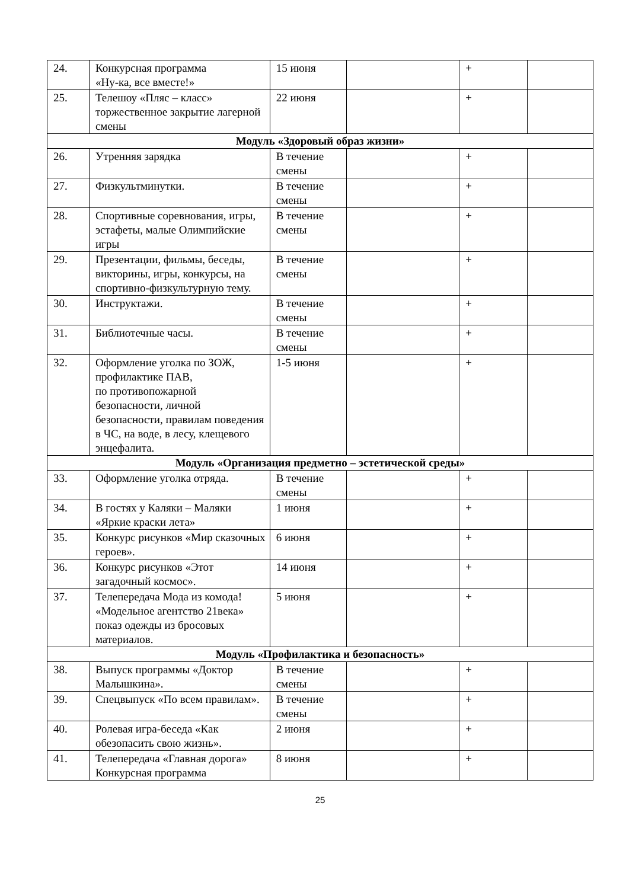| 24. | Конкурсная программа «Ну-ка, все вместе!» | 15 июня | | + | |
| 25. | Телешоу «Пляс – класс» торжественное закрытие лагерной смены | 22 июня | | + | |
| Модуль «Здоровый образ жизни» | | | | | |
| 26. | Утренняя зарядка | В течение смены | | + | |
| 27. | Физкультминутки. | В течение смены | | + | |
| 28. | Спортивные соревнования, игры, эстафеты, малые Олимпийские игры | В течение смены | | + | |
| 29. | Презентации, фильмы, беседы, викторины, игры, конкурсы, на спортивно-физкультурную тему. | В течение смены | | + | |
| 30. | Инструктажи. | В течение смены | | + | |
| 31. | Библиотечные часы. | В течение смены | | + | |
| 32. | Оформление уголка по ЗОЖ, профилактике ПАВ, по противопожарной безопасности, личной безопасности, правилам поведения в ЧС, на воде, в лесу, клещевого энцефалита. | 1-5 июня | | + | |
| Модуль «Организация предметно – эстетической среды» | | | | | |
| 33. | Оформление уголка отряда. | В течение смены | | + | |
| 34. | В гостях у Каляки – Маляки «Яркие краски лета» | 1 июня | | + | |
| 35. | Конкурс рисунков «Мир сказочных героев». | 6 июня | | + | |
| 36. | Конкурс рисунков «Этот загадочный космос». | 14 июня | | + | |
| 37. | Телепередача Мода из комода! «Модельное агентство 21века» показ одежды из бросовых материалов. | 5 июня | | + | |
| Модуль «Профилактика и безопасность» | | | | | |
| 38. | Выпуск программы «Доктор Малышкина». | В течение смены | | + | |
| 39. | Спецвыпуск «По всем правилам». | В течение смены | | + | |
| 40. | Ролевая игра-беседа «Как обезопасить свою жизнь». | 2 июня | | + | |
| 41. | Телепередача «Главная дорога» Конкурсная программа | 8 июня | | + | |
25